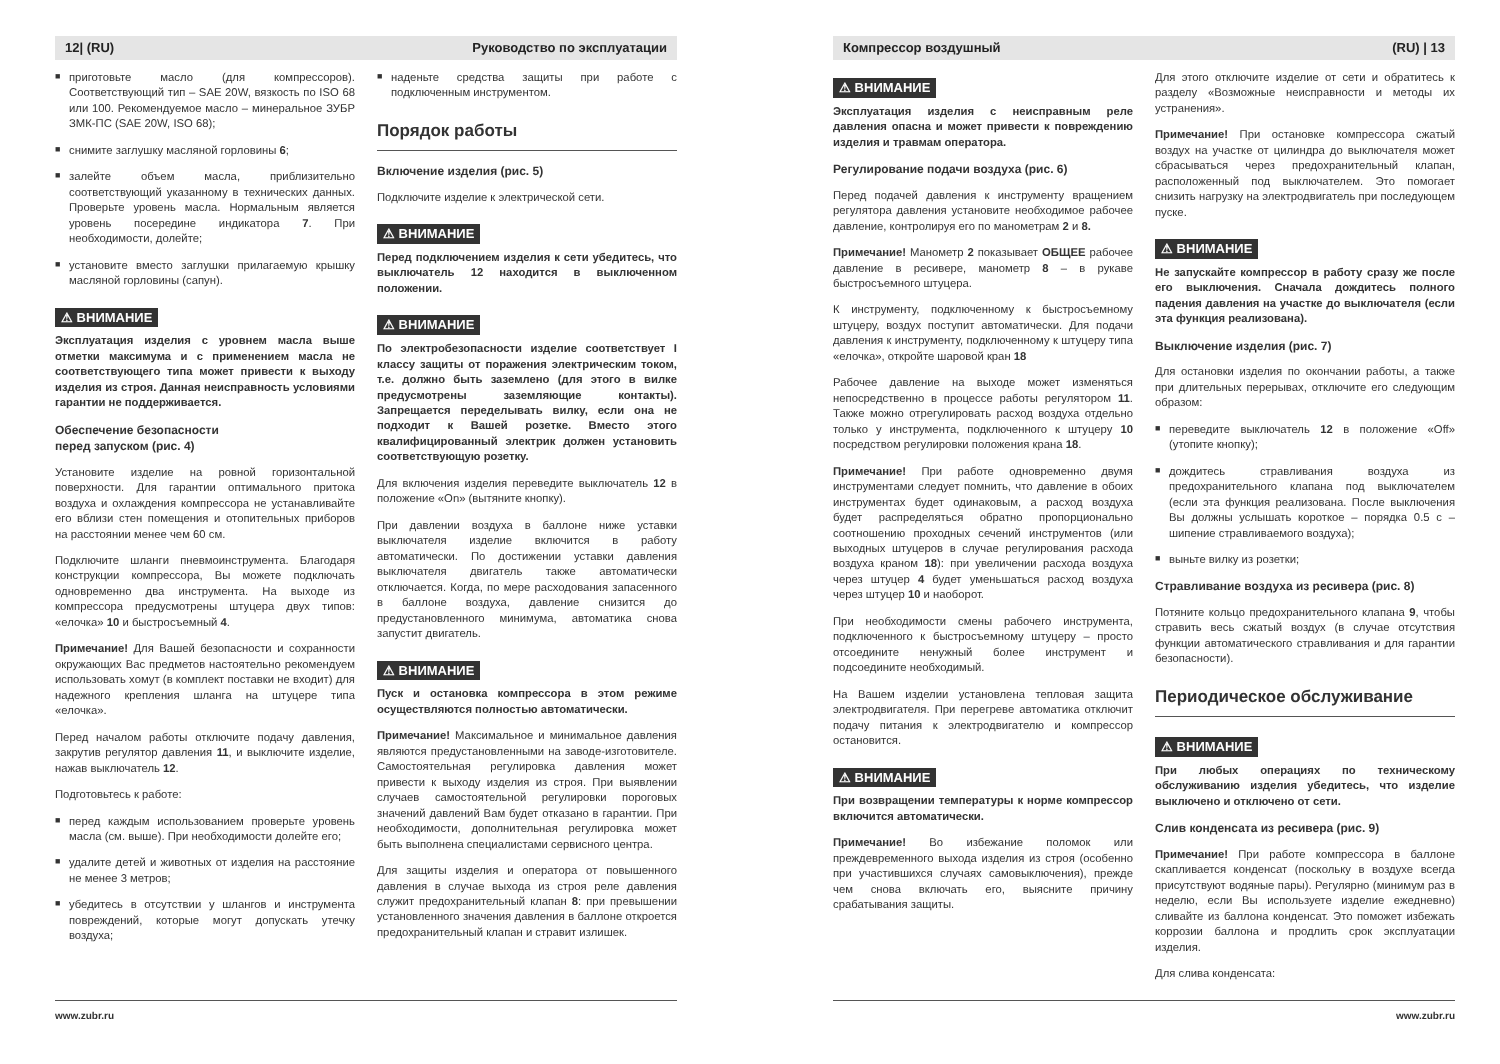12| (RU) Руководство по эксплуатации
■ приготовьте масло (для компрессоров). Соответствующий тип – SAE 20W, вязкость по ISO 68 или 100. Рекомендуемое масло – минеральное ЗУБР ЗМК-ПС (SAE 20W, ISO 68);
■ снимите заглушку масляной горловины 6;
■ залейте объем масла, приблизительно соответствующий указанному в технических данных. Проверьте уровень масла. Нормальным является уровень посередине индикатора 7. При необходимости, долейте;
■ установите вместо заглушки прилагаемую крышку масляной горловины (сапун).
⚠ ВНИМАНИЕ
Эксплуатация изделия с уровнем масла выше отметки максимума и с применением масла не соответствующего типа может привести к выходу изделия из строя. Данная неисправность условиями гарантии не поддерживается.
Обеспечение безопасности
перед запуском (рис. 4)
Установите изделие на ровной горизонтальной поверхности. Для гарантии оптимального притока воздуха и охлаждения компрессора не устанавливайте его вблизи стен помещения и отопительных приборов на расстоянии менее чем 60 см.
Подключите шланги пневмоинструмента. Благодаря конструкции компрессора, Вы можете подключать одновременно два инструмента. На выходе из компрессора предусмотрены штуцера двух типов: «елочка» 10 и быстросъемный 4.
Примечание! Для Вашей безопасности и сохранности окружающих Вас предметов настоятельно рекомендуем использовать хомут (в комплект поставки не входит) для надежного крепления шланга на штуцере типа «елочка».
Перед началом работы отключите подачу давления, закрутив регулятор давления 11, и выключите изделие, нажав выключатель 12.
Подготовьтесь к работе:
■ перед каждым использованием проверьте уровень масла (см. выше). При необходимости долейте его;
■ удалите детей и животных от изделия на расстояние не менее 3 метров;
■ убедитесь в отсутствии у шлангов и инструмента повреждений, которые могут допускать утечку воздуха;
■ наденьте средства защиты при работе с подключенным инструментом.
Порядок работы
Включение изделия (рис. 5)
Подключите изделие к электрической сети.
⚠ ВНИМАНИЕ
Перед подключением изделия к сети убедитесь, что выключатель 12 находится в выключенном положении.
⚠ ВНИМАНИЕ
По электробезопасности изделие соответствует I классу защиты от поражения электрическим током, т.е. должно быть заземлено (для этого в вилке предусмотрены заземляющие контакты). Запрещается переделывать вилку, если она не подходит к Вашей розетке. Вместо этого квалифицированный электрик должен установить соответствующую розетку.
Для включения изделия переведите выключатель 12 в положение «On» (вытяните кнопку).
При давлении воздуха в баллоне ниже уставки выключателя изделие включится в работу автоматически. По достижении уставки давления выключателя двигатель также автоматически отключается. Когда, по мере расходования запасенного в баллоне воздуха, давление снизится до предустановленного минимума, автоматика снова запустит двигатель.
⚠ ВНИМАНИЕ
Пуск и остановка компрессора в этом режиме осуществляются полностью автоматически.
Примечание! Максимальное и минимальное давления являются предустановленными на заводе-изготовителе. Самостоятельная регулировка давления может привести к выходу изделия из строя. При выявлении случаев самостоятельной регулировки пороговых значений давлений Вам будет отказано в гарантии. При необходимости, дополнительная регулировка может быть выполнена специалистами сервисного центра.
Для защиты изделия и оператора от повышенного давления в случае выхода из строя реле давления служит предохранительный клапан 8: при превышении установленного значения давления в баллоне откроется предохранительный клапан и стравит излишек.
www.zubr.ru
Компрессор воздушный (RU) | 13
⚠ ВНИМАНИЕ
Эксплуатация изделия с неисправным реле давления опасна и может привести к повреждению изделия и травмам оператора.
Регулирование подачи воздуха (рис. 6)
Перед подачей давления к инструменту вращением регулятора давления установите необходимое рабочее давление, контролируя его по манометрам 2 и 8.
Примечание! Манометр 2 показывает ОБЩЕЕ рабочее давление в ресивере, манометр 8 – в рукаве быстросъемного штуцера.
К инструменту, подключенному к быстросъемному штуцеру, воздух поступит автоматически. Для подачи давления к инструменту, подключенному к штуцеру типа «елочка», откройте шаровой кран 18
Рабочее давление на выходе может изменяться непосредственно в процессе работы регулятором 11. Также можно отрегулировать расход воздуха отдельно только у инструмента, подключенного к штуцеру 10 посредством регулировки положения крана 18.
Примечание! При работе одновременно двумя инструментами следует помнить, что давление в обоих инструментах будет одинаковым, а расход воздуха будет распределяться обратно пропорционально соотношению проходных сечений инструментов (или выходных штуцеров в случае регулирования расхода воздуха краном 18): при увеличении расхода воздуха через штуцер 4 будет уменьшаться расход воздуха через штуцер 10 и наоборот.
При необходимости смены рабочего инструмента, подключенного к быстросъемному штуцеру – просто отсоедините ненужный более инструмент и подсоедините необходимый.
На Вашем изделии установлена тепловая защита электродвигателя. При перегреве автоматика отключит подачу питания к электродвигателю и компрессор остановится.
⚠ ВНИМАНИЕ
При возвращении температуры к норме компрессор включится автоматически.
Примечание! Во избежание поломок или преждевременного выхода изделия из строя (особенно при участившихся случаях самовыключения), прежде чем снова включать его, выясните причину срабатывания защиты.
Для этого отключите изделие от сети и обратитесь к разделу «Возможные неисправности и методы их устранения».
Примечание! При остановке компрессора сжатый воздух на участке от цилиндра до выключателя может сбрасываться через предохранительный клапан, расположенный под выключателем. Это помогает снизить нагрузку на электродвигатель при последующем пуске.
⚠ ВНИМАНИЕ
Не запускайте компрессор в работу сразу же после его выключения. Сначала дождитесь полного падения давления на участке до выключателя (если эта функция реализована).
Выключение изделия (рис. 7)
Для остановки изделия по окончании работы, а также при длительных перерывах, отключите его следующим образом:
■ переведите выключатель 12 в положение «Off» (утопите кнопку);
■ дождитесь стравливания воздуха из предохранительного клапана под выключателем (если эта функция реализована. После выключения Вы должны услышать короткое – порядка 0.5 с – шипение стравливаемого воздуха);
■ выньте вилку из розетки;
Стравливание воздуха из ресивера (рис. 8)
Потяните кольцо предохранительного клапана 9, чтобы стравить весь сжатый воздух (в случае отсутствия функции автоматического стравливания и для гарантии безопасности).
Периодическое обслуживание
⚠ ВНИМАНИЕ
При любых операциях по техническому обслуживанию изделия убедитесь, что изделие выключено и отключено от сети.
Слив конденсата из ресивера (рис. 9)
Примечание! При работе компрессора в баллоне скапливается конденсат (поскольку в воздухе всегда присутствуют водяные пары). Регулярно (минимум раз в неделю, если Вы используете изделие ежедневно) сливайте из баллона конденсат. Это поможет избежать коррозии баллона и продлить срок эксплуатации изделия.
Для слива конденсата:
www.zubr.ru